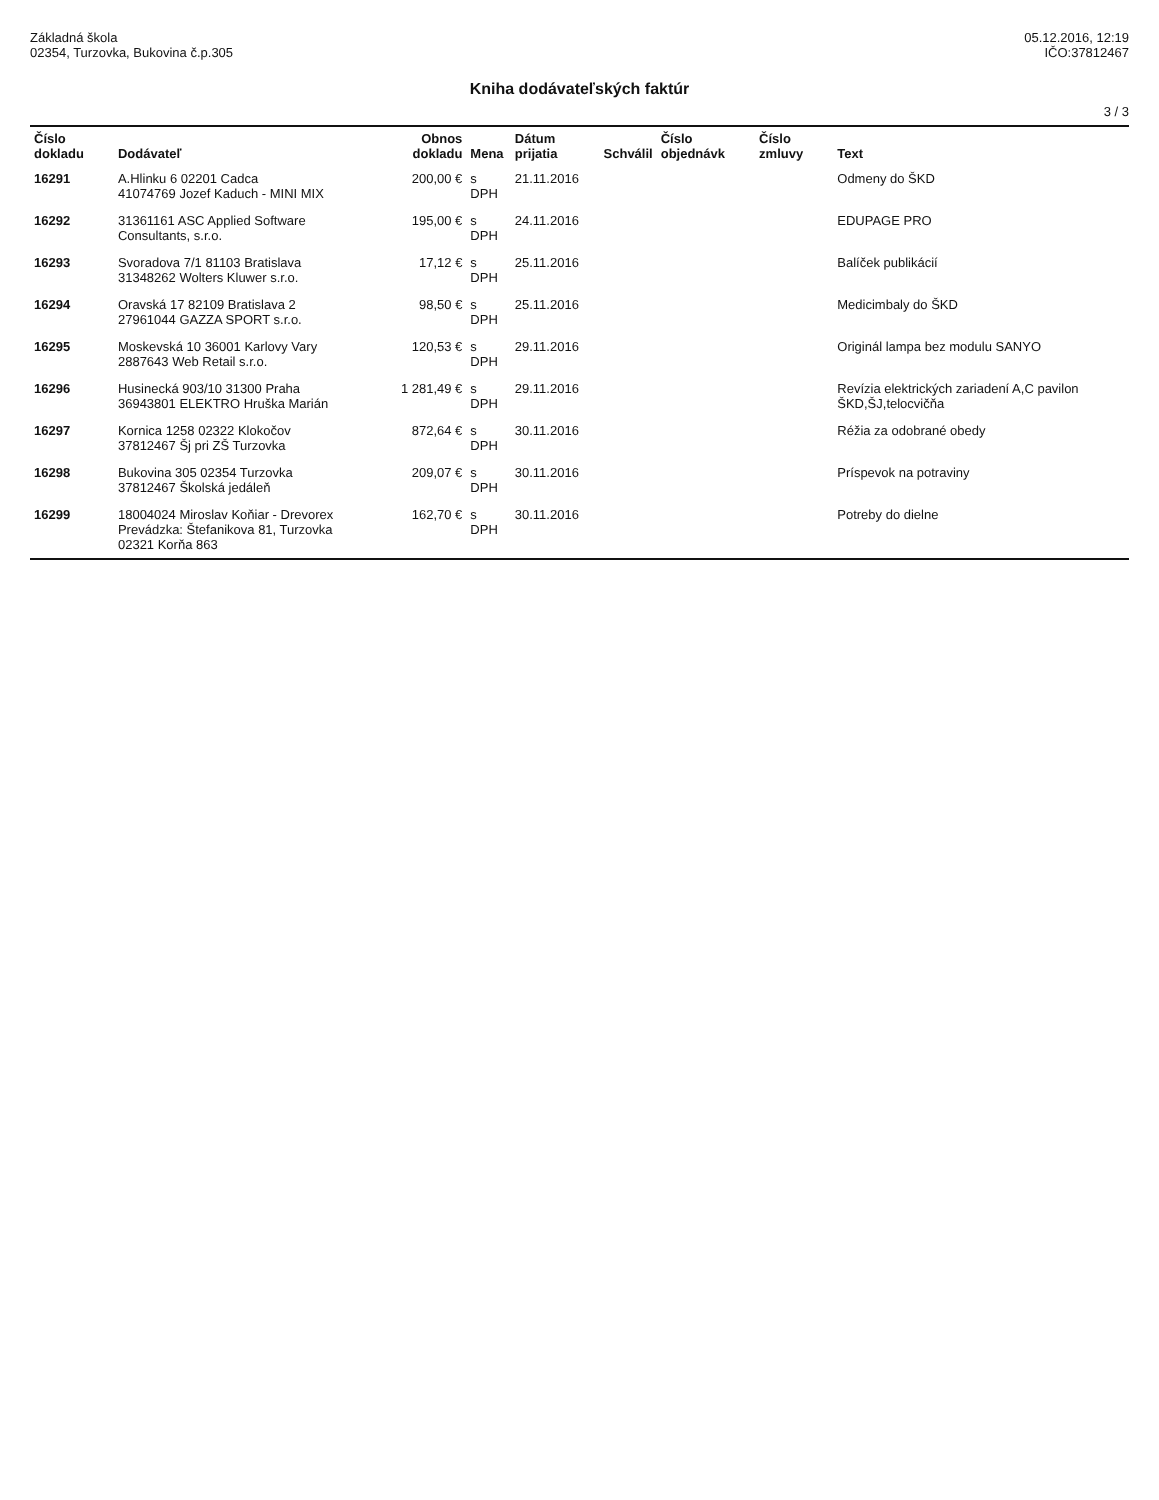Základná škola
02354, Turzovka, Bukovina č.p.305
05.12.2016, 12:19
IČO:37812467
Kniha dodávateľských faktúr
3 / 3
| Číslo dokladu | Dodávateľ | Obnos dokladu | Mena | Dátum prijatia | Schválil | Číslo objednávk | Číslo zmluvy | Text |
| --- | --- | --- | --- | --- | --- | --- | --- | --- |
| 16291 | A.Hlinku 6 02201 Cadca 41074769 Jozef Kaduch - MINI MIX | 200,00 € | s DPH | 21.11.2016 | | | | Odmeny do ŠKD |
| 16292 | 31361161 ASC Applied Software Consultants, s.r.o. | 195,00 € | s DPH | 24.11.2016 | | | | EDUPAGE PRO |
| 16293 | Svoradova 7/1 81103 Bratislava 31348262 Wolters Kluwer s.r.o. | 17,12 € | s DPH | 25.11.2016 | | | | Balíček publikácií |
| 16294 | Oravská 17 82109 Bratislava 2 27961044 GAZZA SPORT s.r.o. | 98,50 € | s DPH | 25.11.2016 | | | | Medicimbaly do ŠKD |
| 16295 | Moskevská 10 36001 Karlovy Vary 2887643 Web Retail s.r.o. | 120,53 € | s DPH | 29.11.2016 | | | | Originál lampa bez modulu SANYO |
| 16296 | Husinecká 903/10 31300 Praha 36943801 ELEKTRO Hruška Marián | 1 281,49 € | s DPH | 29.11.2016 | | | | Revízia elektrických zariadení A,C pavilon ŠKD,ŠJ,telocvičňa |
| 16297 | Kornica 1258 02322 Klokočov 37812467 Šj pri ZŠ Turzovka | 872,64 € | s DPH | 30.11.2016 | | | | Réžia za odobrané obedy |
| 16298 | Bukovina 305 02354 Turzovka 37812467 Školská jedáleň | 209,07 € | s DPH | 30.11.2016 | | | | Príspevok na potraviny |
| 16299 | 18004024 Miroslav Koňiar - Drevorex Prevádzka: Štefanikova 81, Turzovka 02321 Korňa 863 | 162,70 € | s DPH | 30.11.2016 | | | | Potreby do dielne |